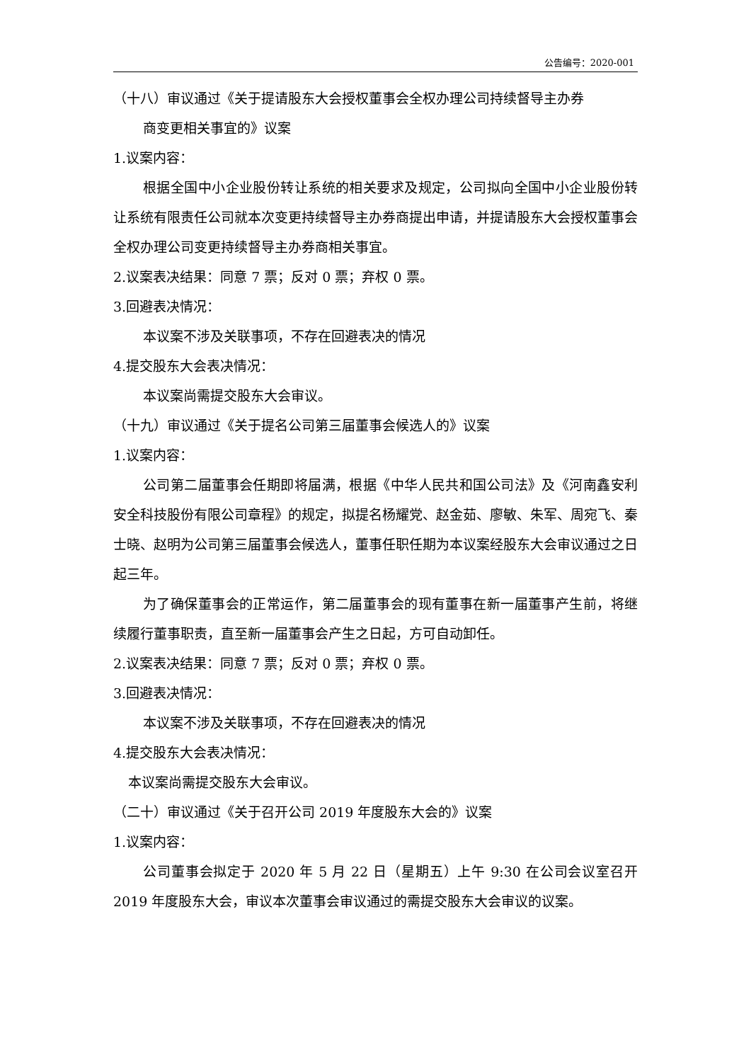公告编号：2020-001
（十八）审议通过《关于提请股东大会授权董事会全权办理公司持续督导主办券
商变更相关事宜的》议案
1.议案内容：
根据全国中小企业股份转让系统的相关要求及规定，公司拟向全国中小企业股份转让系统有限责任公司就本次变更持续督导主办券商提出申请，并提请股东大会授权董事会全权办理公司变更持续督导主办券商相关事宜。
2.议案表决结果：同意 7 票；反对 0 票；弃权 0 票。
3.回避表决情况：
本议案不涉及关联事项，不存在回避表决的情况
4.提交股东大会表决情况：
本议案尚需提交股东大会审议。
（十九）审议通过《关于提名公司第三届董事会候选人的》议案
1.议案内容：
公司第二届董事会任期即将届满，根据《中华人民共和国公司法》及《河南鑫安利安全科技股份有限公司章程》的规定，拟提名杨耀党、赵金茹、廖敏、朱军、周宛飞、秦士晓、赵明为公司第三届董事会候选人，董事任职任期为本议案经股东大会审议通过之日起三年。
为了确保董事会的正常运作，第二届董事会的现有董事在新一届董事产生前，将继续履行董事职责，直至新一届董事会产生之日起，方可自动卸任。
2.议案表决结果：同意 7 票；反对 0 票；弃权 0 票。
3.回避表决情况：
本议案不涉及关联事项，不存在回避表决的情况
4.提交股东大会表决情况：
本议案尚需提交股东大会审议。
（二十）审议通过《关于召开公司 2019 年度股东大会的》议案
1.议案内容：
公司董事会拟定于 2020 年 5 月 22 日（星期五）上午 9:30 在公司会议室召开 2019 年度股东大会，审议本次董事会审议通过的需提交股东大会审议的议案。